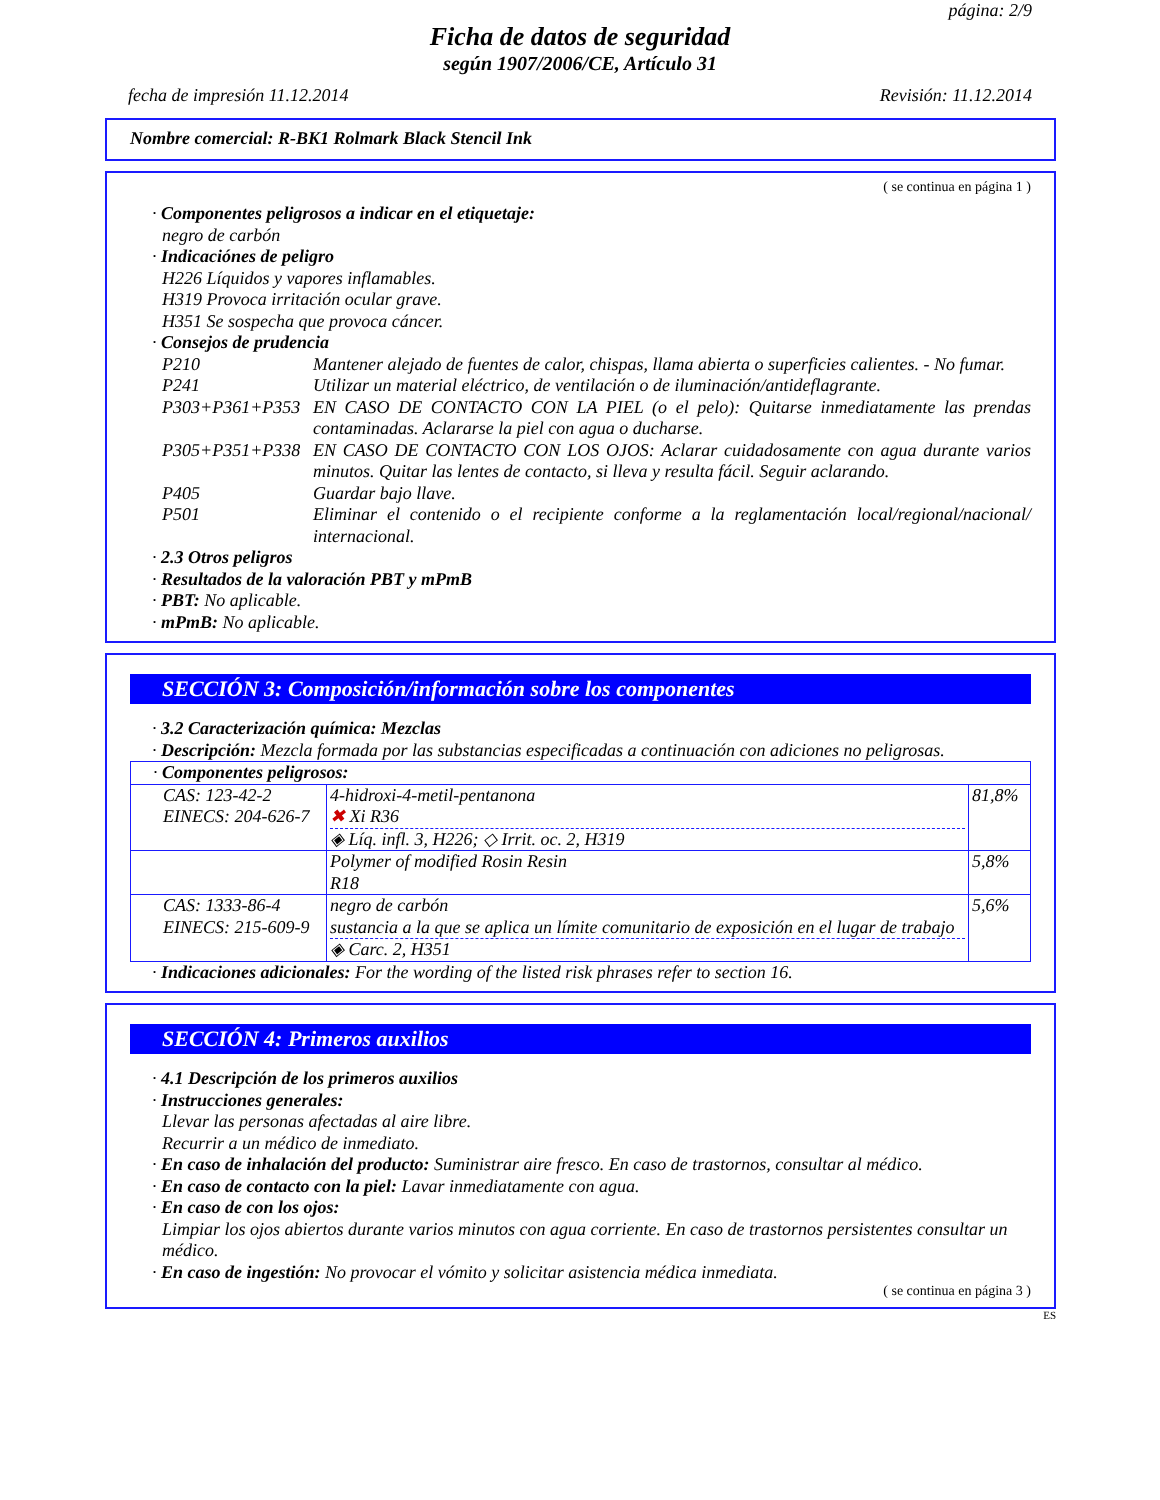página: 2/9
Ficha de datos de seguridad
según 1907/2006/CE, Artículo 31
fecha de impresión 11.12.2014 Revisión: 11.12.2014
Nombre comercial: R-BK1 Rolmark Black Stencil Ink
( se continua en página 1 )
· Componentes peligrosos a indicar en el etiquetaje:
negro de carbón
· Indicaciónes de peligro
H226 Líquidos y vapores inflamables.
H319 Provoca irritación ocular grave.
H351 Se sospecha que provoca cáncer.
· Consejos de prudencia
P210 Mantener alejado de fuentes de calor, chispas, llama abierta o superficies calientes. - No fumar.
P241 Utilizar un material eléctrico, de ventilación o de iluminación/antideflagrante.
P303+P361+P353 EN CASO DE CONTACTO CON LA PIEL (o el pelo): Quitarse inmediatamente las prendas contaminadas. Aclararse la piel con agua o ducharse.
P305+P351+P338 EN CASO DE CONTACTO CON LOS OJOS: Aclarar cuidadosamente con agua durante varios minutos. Quitar las lentes de contacto, si lleva y resulta fácil. Seguir aclarando.
P405 Guardar bajo llave.
P501 Eliminar el contenido o el recipiente conforme a la reglamentación local/regional/nacional/ internacional.
· 2.3 Otros peligros
· Resultados de la valoración PBT y mPmB
· PBT: No aplicable.
· mPmB: No aplicable.
SECCIÓN 3: Composición/información sobre los componentes
· 3.2 Caracterización química: Mezclas
· Descripción: Mezcla formada por las substancias especificadas a continuación con adiciones no peligrosas.
| · Componentes peligrosos: | | |
| CAS: 123-42-2 EINECS: 204-626-7 | 4-hidroxi-4-metil-pentanona ✖ Xi R36 ◈ Líq. infl. 3, H226; ◇ Irrit. oc. 2, H319 | 81,8% |
| | Polymer of modified Rosin Resin R18 | 5,8% |
| CAS: 1333-86-4 EINECS: 215-609-9 | negro de carbón sustancia a la que se aplica un límite comunitario de exposición en el lugar de trabajo ◈ Carc. 2, H351 | 5,6% |
· Indicaciones adicionales: For the wording of the listed risk phrases refer to section 16.
SECCIÓN 4: Primeros auxilios
· 4.1 Descripción de los primeros auxilios
· Instrucciones generales:
Llevar las personas afectadas al aire libre.
Recurrir a un médico de inmediato.
· En caso de inhalación del producto: Suministrar aire fresco. En caso de trastornos, consultar al médico.
· En caso de contacto con la piel: Lavar inmediatamente con agua.
· En caso de con los ojos:
Limpiar los ojos abiertos durante varios minutos con agua corriente. En caso de trastornos persistentes consultar un médico.
· En caso de ingestión: No provocar el vómito y solicitar asistencia médica inmediata.
( se continua en página 3 )
ES